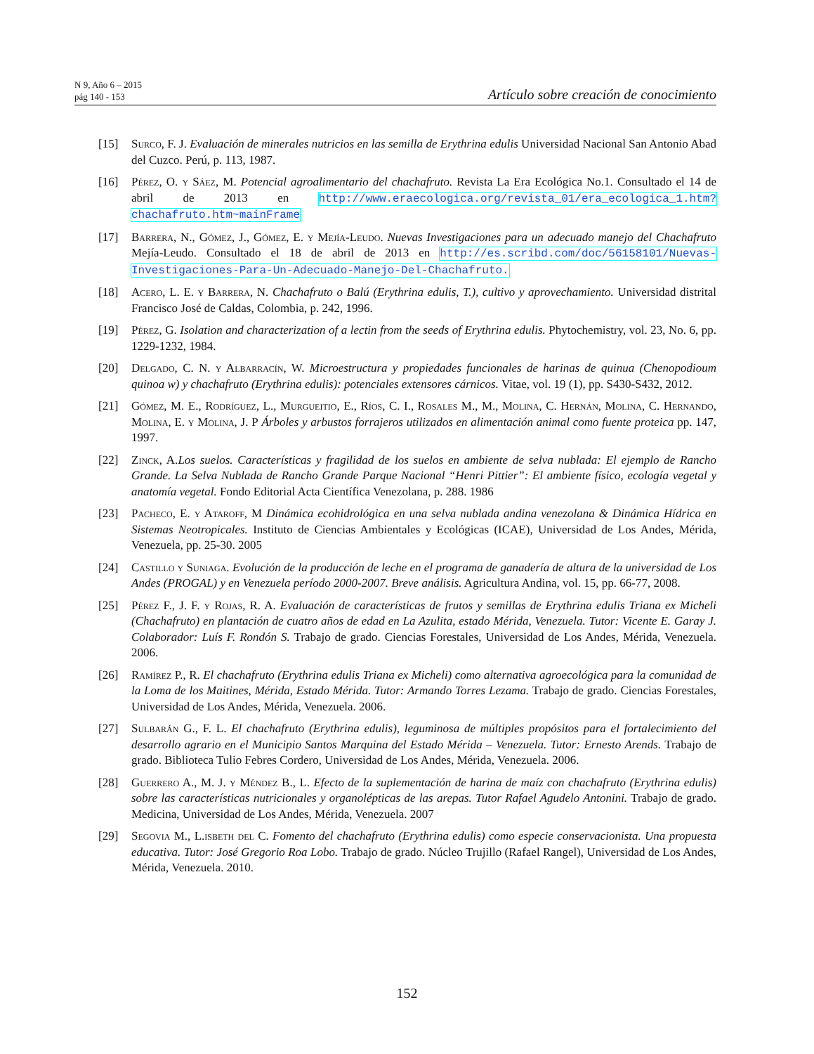N 9, Año 6 – 2015
pág 140 - 153
Artículo sobre creación de conocimiento
[15] Surco, F. J. Evaluación de minerales nutricios en las semilla de Erythrina edulis Universidad Nacional San Antonio Abad del Cuzco. Perú, p. 113, 1987.
[16] Pérez, O. y Sáez, M. Potencial agroalimentario del chachafruto. Revista La Era Ecológica No.1. Consultado el 14 de abril de 2013 en http://www.eraecologica.org/revista_01/era_ecologica_1.htm?chachafruto.htm~mainFrame
[17] Barrera, N., Gómez, J., Gómez, E. y Mejía-Leudo. Nuevas Investigaciones para un adecuado manejo del Chachafruto Mejía-Leudo. Consultado el 18 de abril de 2013 en http://es.scribd.com/doc/56158101/Nuevas-Investigaciones-Para-Un-Adecuado-Manejo-Del-Chachafruto.
[18] Acero, L. E. y Barrera, N. Chachafruto o Balú (Erythrina edulis, T.), cultivo y aprovechamiento. Universidad distrital Francisco José de Caldas, Colombia, p. 242, 1996.
[19] Pérez, G. Isolation and characterization of a lectin from the seeds of Erythrina edulis. Phytochemistry, vol. 23, No. 6, pp. 1229-1232, 1984.
[20] Delgado, C. N. y Albarracín, W. Microestructura y propiedades funcionales de harinas de quinua (Chenopodioum quinoa w) y chachafruto (Erythrina edulis): potenciales extensores cárnicos. Vitae, vol. 19 (1), pp. S430-S432, 2012.
[21] Gómez, M. E., Rodríguez, L., Murgueitio, E., Ríos, C. I., Rosales M., M., Molina, C. Hernán, Molina, C. Hernando, Molina, E. y Molina, J. P Árboles y arbustos forrajeros utilizados en alimentación animal como fuente proteica pp. 147, 1997.
[22] Zinck, A. Los suelos. Características y fragilidad de los suelos en ambiente de selva nublada: El ejemplo de Rancho Grande. La Selva Nublada de Rancho Grande Parque Nacional “Henri Pittier”: El ambiente físico, ecología vegetal y anatomía vegetal. Fondo Editorial Acta Científica Venezolana, p. 288. 1986
[23] Pacheco, E. y Ataroff, M Dinámica ecohidrológica en una selva nublada andina venezolana & Dinámica Hídrica en Sistemas Neotropicales. Instituto de Ciencias Ambientales y Ecológicas (ICAE), Universidad de Los Andes, Mérida, Venezuela, pp. 25-30. 2005
[24] Castillo y Suniaga. Evolución de la producción de leche en el programa de ganadería de altura de la universidad de Los Andes (PROGAL) y en Venezuela período 2000-2007. Breve análisis. Agricultura Andina, vol. 15, pp. 66-77, 2008.
[25] Pérez F., J. F. y Rojas, R. A. Evaluación de características de frutos y semillas de Erythrina edulis Triana ex Micheli (Chachafruto) en plantación de cuatro años de edad en La Azulita, estado Mérida, Venezuela. Tutor: Vicente E. Garay J. Colaborador: Luís F. Rondón S. Trabajo de grado. Ciencias Forestales, Universidad de Los Andes, Mérida, Venezuela. 2006.
[26] Ramírez P., R. El chachafruto (Erythrina edulis Triana ex Micheli) como alternativa agroecológica para la comunidad de la Loma de los Maitines, Mérida, Estado Mérida. Tutor: Armando Torres Lezama. Trabajo de grado. Ciencias Forestales, Universidad de Los Andes, Mérida, Venezuela. 2006.
[27] Sulbarán G., F. L. El chachafruto (Erythrina edulis), leguminosa de múltiples propósitos para el fortalecimiento del desarrollo agrario en el Municipio Santos Marquina del Estado Mérida – Venezuela. Tutor: Ernesto Arends. Trabajo de grado. Biblioteca Tulio Febres Cordero, Universidad de Los Andes, Mérida, Venezuela. 2006.
[28] Guerrero A., M. J. y Méndez B., L. Efecto de la suplementación de harina de maíz con chachafruto (Erythrina edulis) sobre las características nutricionales y organolépticas de las arepas. Tutor Rafael Agudelo Antonini. Trabajo de grado. Medicina, Universidad de Los Andes, Mérida, Venezuela. 2007
[29] Segovia M., L.isbeth del C. Fomento del chachafruto (Erythrina edulis) como especie conservacionista. Una propuesta educativa. Tutor: José Gregorio Roa Lobo. Trabajo de grado. Núcleo Trujillo (Rafael Rangel), Universidad de Los Andes, Mérida, Venezuela. 2010.
152